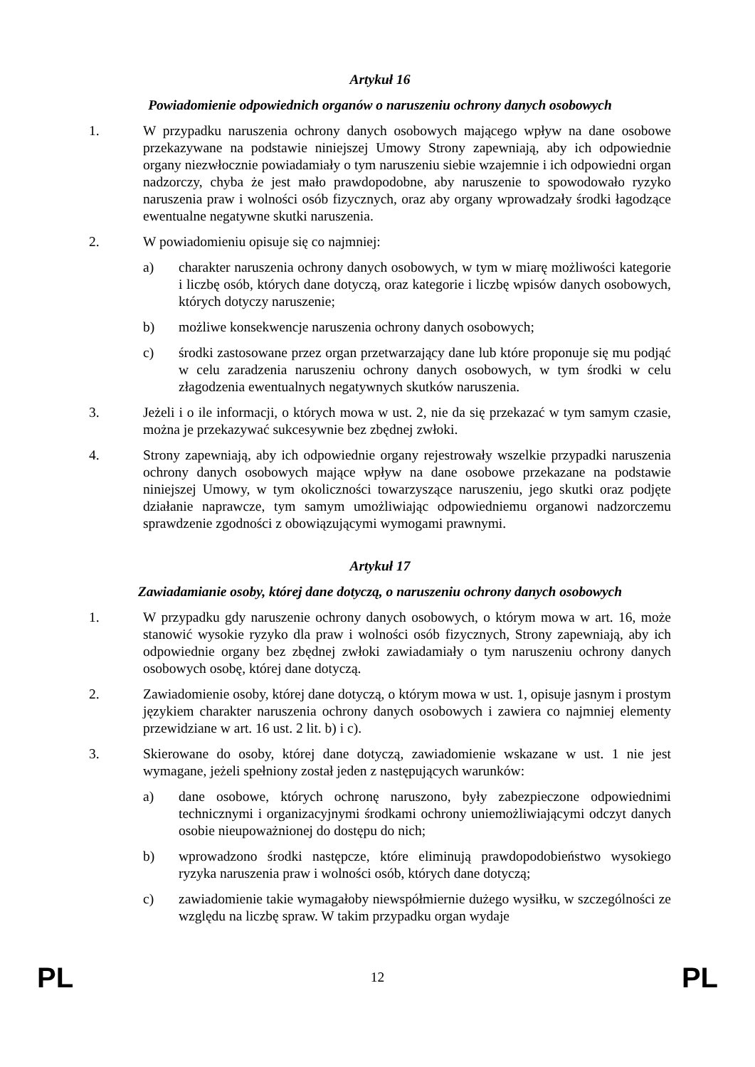Artykuł 16
Powiadomienie odpowiednich organów o naruszeniu ochrony danych osobowych
1. W przypadku naruszenia ochrony danych osobowych mającego wpływ na dane osobowe przekazywane na podstawie niniejszej Umowy Strony zapewniają, aby ich odpowiednie organy niezwłocznie powiadamiały o tym naruszeniu siebie wzajemnie i ich odpowiedni organ nadzorczy, chyba że jest mało prawdopodobne, aby naruszenie to spowodowało ryzyko naruszenia praw i wolności osób fizycznych, oraz aby organy wprowadzały środki łagodzące ewentualne negatywne skutki naruszenia.
2. W powiadomieniu opisuje się co najmniej:
a) charakter naruszenia ochrony danych osobowych, w tym w miarę możliwości kategorie i liczbę osób, których dane dotyczą, oraz kategorie i liczbę wpisów danych osobowych, których dotyczy naruszenie;
b) możliwe konsekwencje naruszenia ochrony danych osobowych;
c) środki zastosowane przez organ przetwarzający dane lub które proponuje się mu podjąć w celu zaradzenia naruszeniu ochrony danych osobowych, w tym środki w celu złagodzenia ewentualnych negatywnych skutków naruszenia.
3. Jeżeli i o ile informacji, o których mowa w ust. 2, nie da się przekazać w tym samym czasie, można je przekazywać sukcesywnie bez zbędnej zwłoki.
4. Strony zapewniają, aby ich odpowiednie organy rejestrowały wszelkie przypadki naruszenia ochrony danych osobowych mające wpływ na dane osobowe przekazane na podstawie niniejszej Umowy, w tym okoliczności towarzyszące naruszeniu, jego skutki oraz podjęte działanie naprawcze, tym samym umożliwiając odpowiedniemu organowi nadzorczemu sprawdzenie zgodności z obowiązującymi wymogami prawnymi.
Artykuł 17
Zawiadamianie osoby, której dane dotyczą, o naruszeniu ochrony danych osobowych
1. W przypadku gdy naruszenie ochrony danych osobowych, o którym mowa w art. 16, może stanowić wysokie ryzyko dla praw i wolności osób fizycznych, Strony zapewniają, aby ich odpowiednie organy bez zbędnej zwłoki zawiadamiały o tym naruszeniu ochrony danych osobowych osobę, której dane dotyczą.
2. Zawiadomienie osoby, której dane dotyczą, o którym mowa w ust. 1, opisuje jasnym i prostym językiem charakter naruszenia ochrony danych osobowych i zawiera co najmniej elementy przewidziane w art. 16 ust. 2 lit. b) i c).
3. Skierowane do osoby, której dane dotyczą, zawiadomienie wskazane w ust. 1 nie jest wymagane, jeżeli spełniony został jeden z następujących warunków:
a) dane osobowe, których ochronę naruszono, były zabezpieczone odpowiednimi technicznymi i organizacyjnymi środkami ochrony uniemożliwiającymi odczyt danych osobie nieupoważnionej do dostępu do nich;
b) wprowadzono środki następcze, które eliminują prawdopodobieństwo wysokiego ryzyka naruszenia praw i wolności osób, których dane dotyczą;
c) zawiadomienie takie wymagałoby niewspółmiernie dużego wysiłku, w szczególności ze względu na liczbę spraw. W takim przypadku organ wydaje
PL 12 PL